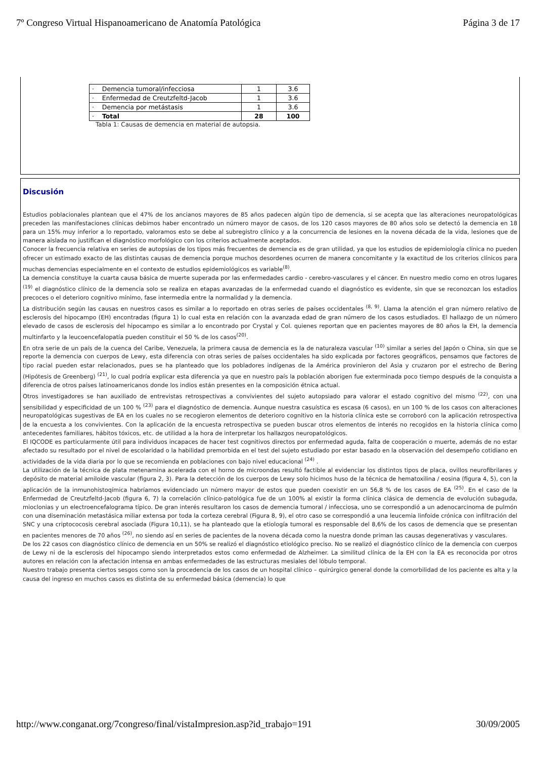7º Congreso Virtual Hispanoamericano de Anatomía Patológica Página 3 de 17
| · Demencia tumoral/infecciosa | 1 | 3.6 |
| · Enfermedad de Creutzfeltd-Jacob | 1 | 3.6 |
| · Demencia por metástasis | 1 | 3.6 |
| · Total | 28 | 100 |
Tabla 1: Causas de demencia en material de autopsia.
Discusión
Estudios poblacionales plantean que el 47% de los ancianos mayores de 85 años padecen algún tipo de demencia, si se acepta que las alteraciones neuropatológicas preceden las manifestaciones clínicas debimos haber encontrado un número mayor de casos, de los 120 casos mayores de 80 años solo se detectó la demencia en 18 para un 15% muy inferior a lo reportado, valoramos esto se debe al subregistro clínico y a la concurrencia de lesiones en la novena década de la vida, lesiones que de manera aislada no justifican el diagnóstico morfológico con los criterios actualmente aceptados.
Conocer la frecuencia relativa en series de autopsias de los tipos más frecuentes de demencia es de gran utilidad, ya que los estudios de epidemiología clínica no pueden ofrecer un estimado exacto de las distintas causas de demencia porque muchos desordenes ocurren de manera concomitante y la exactitud de los criterios clínicos para muchas demencias especialmente en el contexto de estudios epidemiológicos es variable<sup>(8)</sup>.
La demencia constituye la cuarta causa básica de muerte superada por las enfermedades cardio - cerebro-vasculares y el cáncer. En nuestro medio como en otros lugares <sup>(19)</sup> el diagnóstico clínico de la demencia solo se realiza en etapas avanzadas de la enfermedad cuando el diagnóstico es evidente, sin que se reconozcan los estadios precoces o el deterioro cognitivo mínimo, fase intermedia entre la normalidad y la demencia.
La distribución según las causas en nuestros casos es similar a lo reportado en otras series de países occidentales <sup>(8, 9)</sup>. Llama la atención el gran número relativo de esclerosis del hipocampo (EH) encontradas (figura 1) lo cual esta en relación con la avanzada edad de gran número de los casos estudiados. El hallazgo de un número elevado de casos de esclerosis del hipocampo es similar a lo encontrado por Crystal y Col. quienes reportan que en pacientes mayores de 80 años la EH, la demencia multinfarto y la leucoencefalopatía pueden constituir el 50 % de los casos<sup>(20)</sup>.
En otra serie de un país de la cuenca del Caribe, Venezuela, la primera causa de demencia es la de naturaleza vascular <sup>(10)</sup> similar a series del Japón o China, sin que se reporte la demencia con cuerpos de Lewy, esta diferencia con otras series de países occidentales ha sido explicada por factores geográficos, pensamos que factores de tipo racial pueden estar relacionados, pues se ha planteado que los pobladores indígenas de la América provinieron del Asia y cruzaron por el estrecho de Bering (Hipótesis de Greenberg) <sup>(21)</sup>, lo cual podría explicar esta diferencia ya que en nuestro país la población aborigen fue exterminada poco tiempo después de la conquista a diferencia de otros países latinoamericanos donde los indios están presentes en la composición étnica actual.
Otros investigadores se han auxiliado de entrevistas retrospectivas a convivientes del sujeto autopsiado para valorar el estado cognitivo del mismo <sup>(22)</sup>, con una sensibilidad y especificidad de un 100 % <sup>(23)</sup> para el diagnóstico de demencia. Aunque nuestra casuística es escasa (6 casos), en un 100 % de los casos con alteraciones neuropatológicas sugestivas de EA en los cuales no se recogieron elementos de deterioro cognitivo en la historia clínica este se corroboró con la aplicación retrospectiva de la encuesta a los convivientes. Con la aplicación de la encuesta retrospectiva se pueden buscar otros elementos de interés no recogidos en la historia clínica como antecedentes familiares, hábitos tóxicos, etc. de utilidad a la hora de interpretar los hallazgos neuropatológicos.
El IQCODE es particularmente útil para individuos incapaces de hacer test cognitivos directos por enfermedad aguda, falta de cooperación o muerte, además de no estar afectado su resultado por el nivel de escolaridad o la habilidad premorbida en el test del sujeto estudiado por estar basado en la observación del desempeño cotidiano en actividades de la vida diaria por lo que se recomienda en poblaciones con bajo nivel educacional <sup>(24)</sup> .
La utilización de la técnica de plata metenamina acelerada con el horno de microondas resultó factible al evidenciar los distintos tipos de placa, ovillos neurofibrilares y depósito de material amiloide vascular (figura 2, 3). Para la detección de los cuerpos de Lewy solo hicimos huso de la técnica de hematoxilina / eosina (figura 4, 5), con la aplicación de la inmunohistoqímica habríamos evidenciado un número mayor de estos que pueden coexistir en un 56,8 % de los casos de EA <sup>(25)</sup>. En el caso de la Enfermedad de Creutzfeltd-Jacob (figura 6, 7) la correlación clínico-patológica fue de un 100% al existir la forma clínica clásica de demencia de evolución subaguda, mioclonias y un electroencefalograma típico. De gran interés resultaron los casos de demencia tumoral / infecciosa, uno se correspondió a un adenocarcinoma de pulmón con una diseminación metastásica miliar extensa por toda la corteza cerebral (Figura 8, 9), el otro caso se correspondió a una leucemia linfoide crónica con infiltración del SNC y una criptococosis cerebral asociada (Figura 10,11), se ha planteado que la etiología tumoral es responsable del 8,6% de los casos de demencia que se presentan en pacientes menores de 70 años <sup>(26)</sup>, no siendo así en series de pacientes de la novena década como la nuestra donde priman las causas degenerativas y vasculares.
De los 22 casos con diagnóstico clínico de demencia en un 50% se realizó el diagnóstico etiológico preciso. No se realizó el diagnóstico clínico de la demencia con cuerpos de Lewy ni de la esclerosis del hipocampo siendo interpretados estos como enfermedad de Alzheimer. La similitud clínica de la EH con la EA es reconocida por otros autores en relación con la afectación intensa en ambas enfermedades de las estructuras mesiales del lóbulo temporal.
Nuestro trabajo presenta ciertos sesgos como son la procedencia de los casos de un hospital clínico – quirúrgico general donde la comorbilidad de los paciente es alta y la causa del ingreso en muchos casos es distinta de su enfermedad básica (demencia) lo que
http://www.conganat.org/7congreso/final/vistaImpresion.asp?id_trabajo=191 30/09/2005